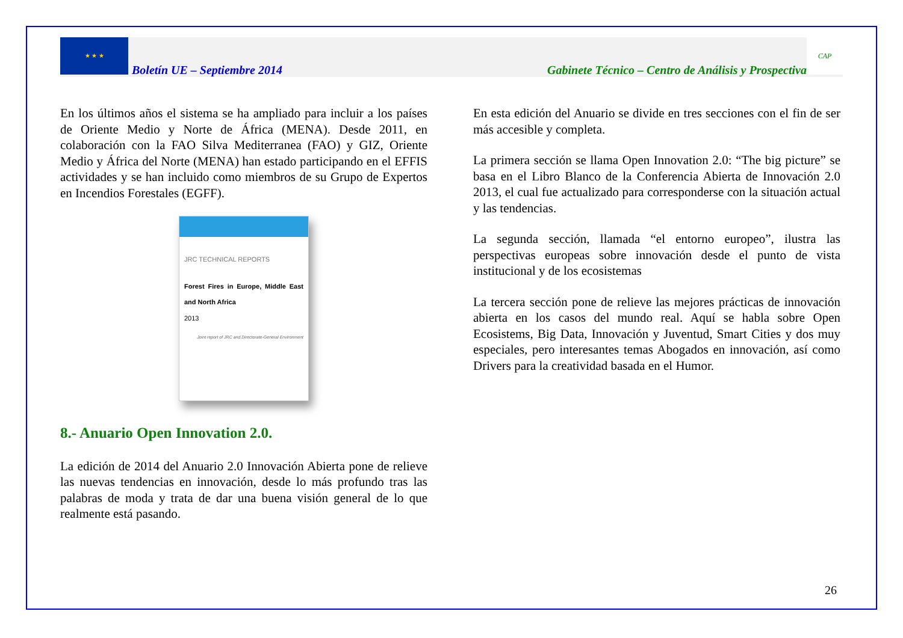★ ★ ★
Boletín UE – Septiembre 2014 Gabinete Técnico – Centro de Análisis y Prospectiva
CAP
En los últimos años el sistema se ha ampliado para incluir a los países de Oriente Medio y Norte de África (MENA). Desde 2011, en colaboración con la FAO Silva Mediterranea (FAO) y GIZ, Oriente Medio y África del Norte (MENA) han estado participando en el EFFIS actividades y se han incluido como miembros de su Grupo de Expertos en Incendios Forestales (EGFF).
JRC TECHNICAL REPORTS
Forest Fires in Europe, Middle East and North Africa
2013
Joint report of JRC and Directorate-General Environment
8.- Anuario Open Innovation 2.0.
La edición de 2014 del Anuario 2.0 Innovación Abierta pone de relieve las nuevas tendencias en innovación, desde lo más profundo tras las palabras de moda y trata de dar una buena visión general de lo que realmente está pasando.
En esta edición del Anuario se divide en tres secciones con el fin de ser más accesible y completa.
La primera sección se llama Open Innovation 2.0: “The big picture” se basa en el Libro Blanco de la Conferencia Abierta de Innovación 2.0 2013, el cual fue actualizado para corresponderse con la situación actual y las tendencias.
La segunda sección, llamada “el entorno europeo”, ilustra las perspectivas europeas sobre innovación desde el punto de vista institucional y de los ecosistemas
La tercera sección pone de relieve las mejores prácticas de innovación abierta en los casos del mundo real. Aquí se habla sobre Open Ecosistems, Big Data, Innovación y Juventud, Smart Cities y dos muy especiales, pero interesantes temas Abogados en innovación, así como Drivers para la creatividad basada en el Humor.
26